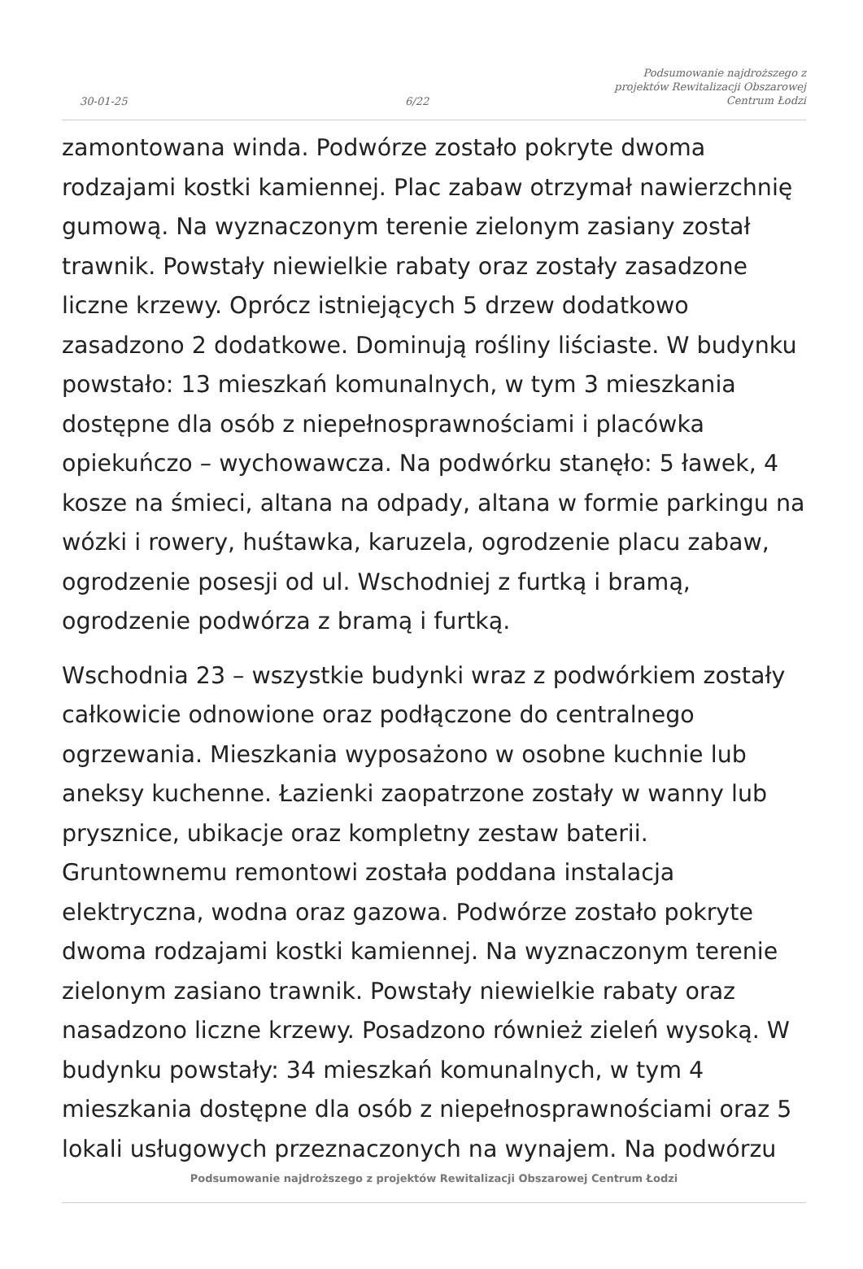30-01-25
6/22
Podsumowanie najdroższego z
projektów Rewitalizacji Obszarowej
Centrum Łodzi
zamontowana winda. Podwórze zostało pokryte dwoma rodzajami kostki kamiennej. Plac zabaw otrzymał nawierzchnię gumową. Na wyznaczonym terenie zielonym zasiany został trawnik. Powstały niewielkie rabaty oraz zostały zasadzone liczne krzewy. Oprócz istniejących 5 drzew dodatkowo zasadzono 2 dodatkowe. Dominują rośliny liściaste. W budynku powstało: 13 mieszkań komunalnych, w tym 3 mieszkania dostępne dla osób z niepełnosprawnościami i placówka opiekuńczo – wychowawcza. Na podwórku stanęło: 5 ławek, 4 kosze na śmieci, altana na odpady, altana w formie parkingu na wózki i rowery, huśtawka, karuzela, ogrodzenie placu zabaw, ogrodzenie posesji od ul. Wschodniej z furtką i bramą, ogrodzenie podwórza z bramą i furtką.
Wschodnia 23 – wszystkie budynki wraz z podwórkiem zostały całkowicie odnowione oraz podłączone do centralnego ogrzewania. Mieszkania wyposażono w osobne kuchnie lub aneksy kuchenne. Łazienki zaopatrzone zostały w wanny lub prysznice, ubikacje oraz kompletny zestaw baterii. Gruntownemu remontowi została poddana instalacja elektryczna, wodna oraz gazowa. Podwórze zostało pokryte dwoma rodzajami kostki kamiennej. Na wyznaczonym terenie zielonym zasiano trawnik. Powstały niewielkie rabaty oraz nasadzono liczne krzewy. Posadzono również zieleń wysoką. W budynku powstały: 34 mieszkań komunalnych, w tym 4 mieszkania dostępne dla osób z niepełnosprawnościami oraz 5 lokali usługowych przeznaczonych na wynajem. Na podwórzu
Podsumowanie najdroższego z projektów Rewitalizacji Obszarowej Centrum Łodzi